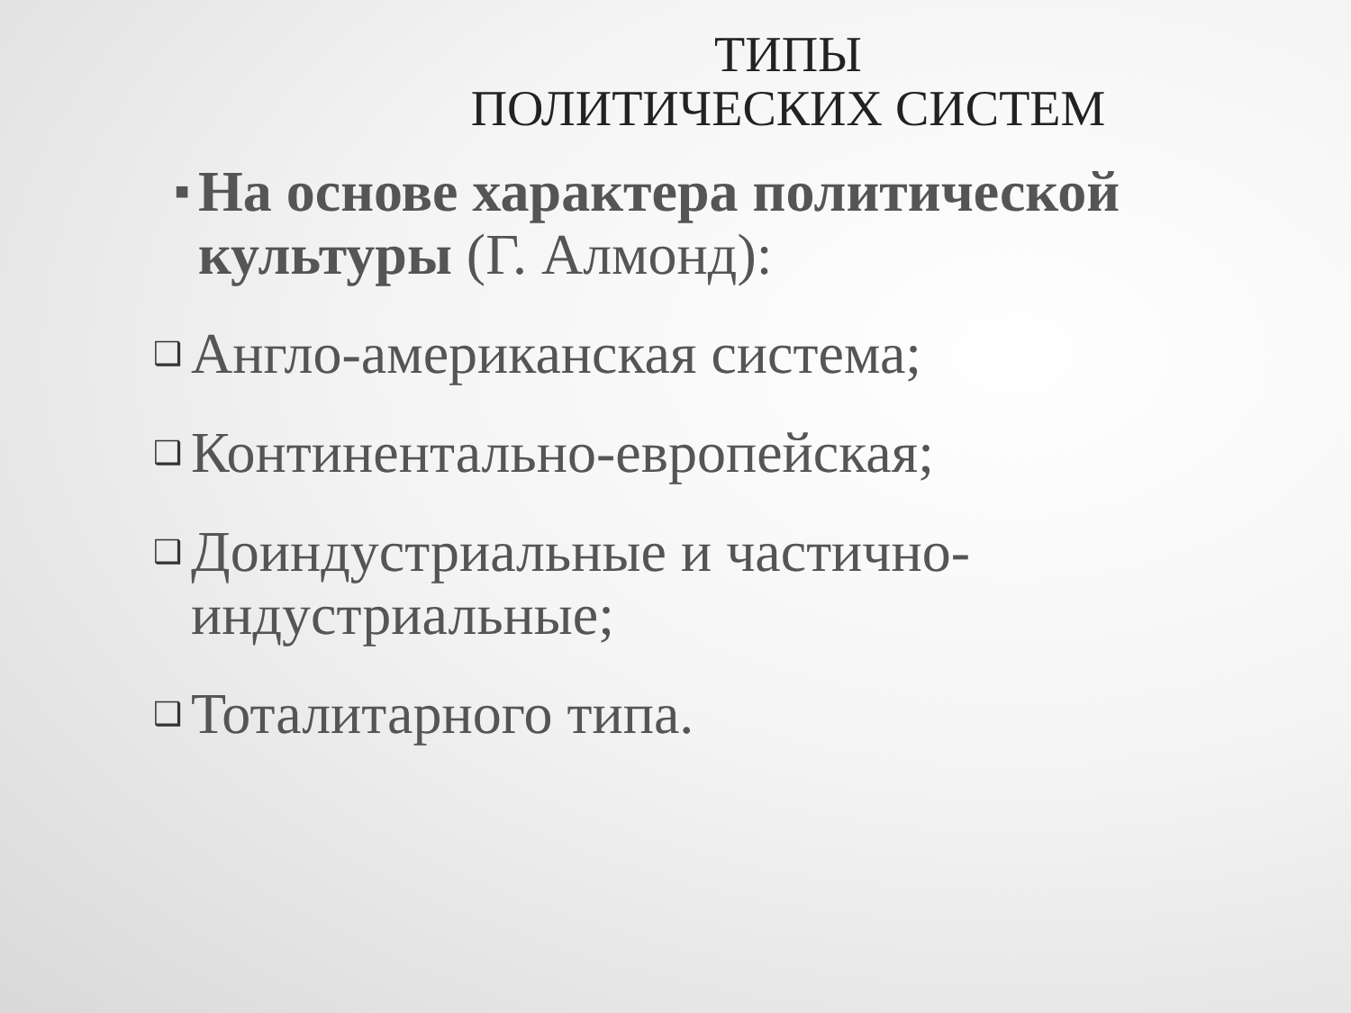ТИПЫ
ПОЛИТИЧЕСКИХ СИСТЕМ
■ На основе характера политической культуры (Г. Алмонд):
❑ Англо-американская система;
❑ Континентально-европейская;
❑ Доиндустриальные и частично-индустриальные;
❑ Тоталитарного типа.